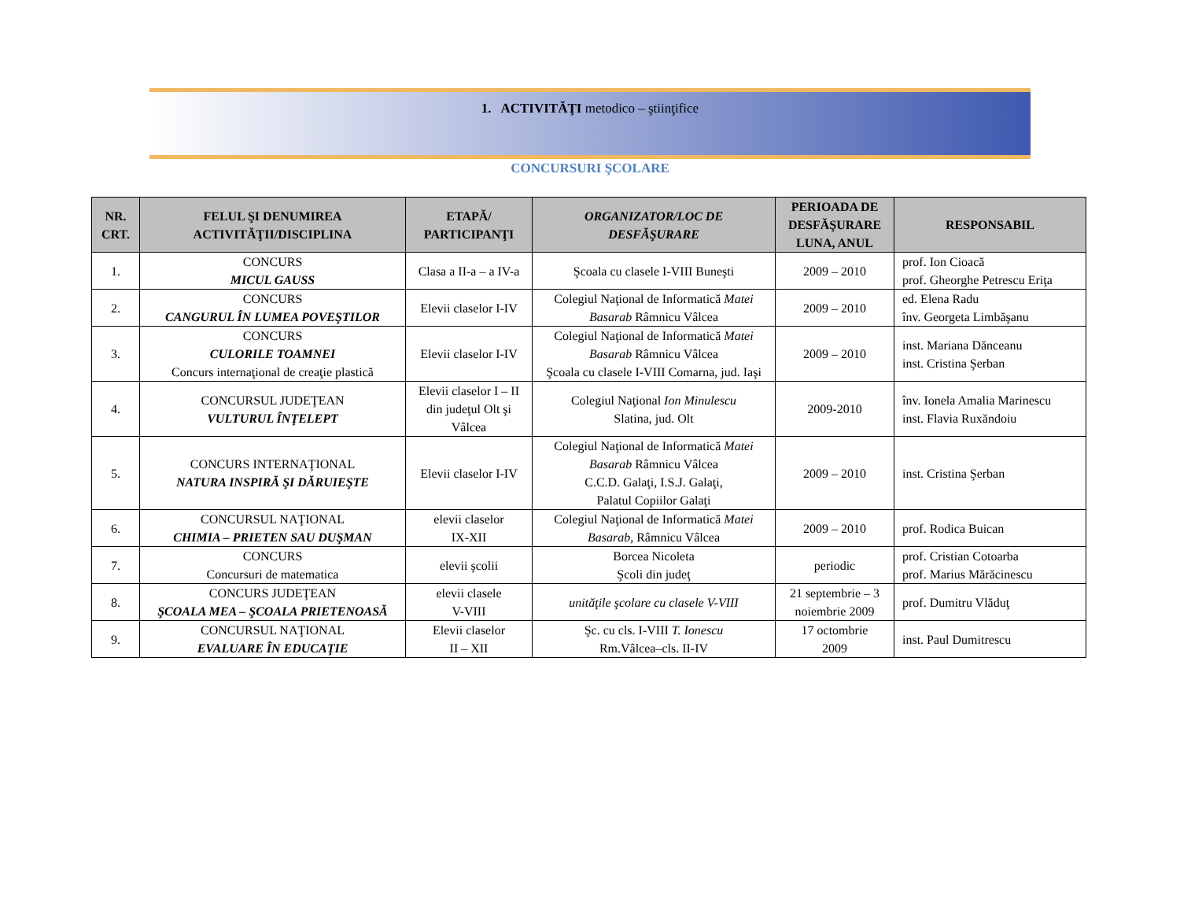1. ACTIVITĂŢI metodico – ştiinţifice
CONCURSURI ŞCOLARE
| NR. CRT. | FELUL ŞI DENUMIREA ACTIVITĂŢII/DISCIPLINA | ETAPĂ/ PARTICIPANŢI | ORGANIZATOR/LOC DE DESFĂŞURARE | PERIOADA DE DESFĂŞURARE LUNA, ANUL | RESPONSABIL |
| --- | --- | --- | --- | --- | --- |
| 1. | CONCURS MICUL GAUSS | Clasa a II-a – a IV-a | Şcoala cu clasele I-VIII Buneşti | 2009 – 2010 | prof. Ion Cioacă prof. Gheorghe Petrescu Eriţa |
| 2. | CONCURS CANGURUL ÎN LUMEA POVEŞTILOR | Elevii claselor I-IV | Colegiul Naţional de Informatică Matei Basarab Râmnicu Vâlcea | 2009 – 2010 | ed. Elena Radu înv. Georgeta Limbăşanu |
| 3. | CONCURS CULORILE TOAMNEI Concurs internaţional de creaţie plastică | Elevii claselor I-IV | Colegiul Naţional de Informatică Matei Basarab Râmnicu Vâlcea Şcoala cu clasele I-VIII Comarna, jud. Iaşi | 2009 – 2010 | inst. Mariana Dănceanu inst. Cristina Şerban |
| 4. | CONCURSUL JUDEŢEAN VULTURUL ÎNŢELEPT | Elevii claselor I – II din judeţul Olt şi Vâlcea | Colegiul Naţional Ion Minulescu Slatina, jud. Olt | 2009-2010 | înv. Ionela Amalia Marinescu inst. Flavia Ruxăndoiu |
| 5. | CONCURS INTERNAŢIONAL NATURA INSPIRĂ ŞI DĂRUIEŞTE | Elevii claselor I-IV | Colegiul Naţional de Informatică Matei Basarab Râmnicu Vâlcea C.C.D. Galaţi, I.S.J. Galaţi, Palatul Copiilor Galaţi | 2009 – 2010 | inst. Cristina Şerban |
| 6. | CONCURSUL NAŢIONAL CHIMIA – PRIETEN SAU DUŞMAN | elevii claselor IX-XII | Colegiul Naţional de Informatică Matei Basarab, Râmnicu Vâlcea | 2009 – 2010 | prof. Rodica Buican |
| 7. | CONCURS Concursuri de matematica | elevii şcolii | Borcea Nicoleta Şcoli din judeţ | periodic | prof. Cristian Cotoarba prof. Marius Mărăcinescu |
| 8. | CONCURS JUDEŢEAN ŞCOALA MEA – ŞCOALA PRIETENOASĂ | elevii clasele V-VIII | unităţile şcolare cu clasele V-VIII | 21 septembrie – 3 noiembrie 2009 | prof. Dumitru Vlăduţ |
| 9. | CONCURSUL NAŢIONAL EVALUARE ÎN EDUCAŢIE | Elevii claselor II – XII | Şc. cu cls. I-VIII T. Ionescu Rm.Vâlcea–cls. II-IV | 17 octombrie 2009 | inst. Paul Dumitrescu |